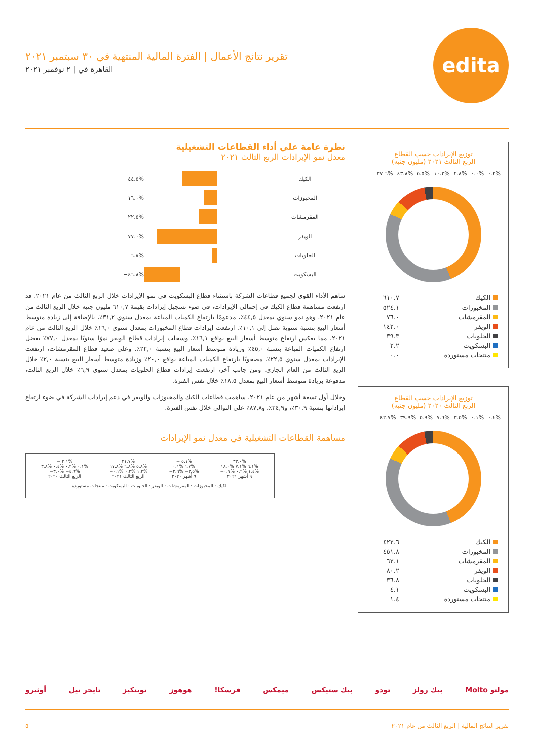edita
تقرير نتائج الأعمال | الفترة المالية المنتهية في ٣٠ سبتمبر ٢٠٢١
القاهرة في | ٢ نوفمبر ٢٠٢١
توزيع الإيرادات حسب القطاع
الربع الثالث ٢٠٢١ (مليون جنيه)
%٠.٢%٠.٠%٢.٨%١٠.٢%٥.٥%٤٣.٨%٣٧.٦
| الكيك | ٦١٠.٧ |
| المخبوزات | ٥٢٤.١ |
| المقرمشات | ٧٦.٠ |
| الويفر | ١٤٢.٠ |
| الحلويات | ٣٩.٣ |
| البسكويت | ٢.٢ |
| منتجات مستوردة | ٠.٠ |
توزيع الإيرادات حسب القطاع
الربع الثالث ٢٠٢٠ (مليون جنيه)
%٠.٤%٠.١%٣.٥%٧.٦%٥.٩%٣٩.٩%٤٢.٧
| الكيك | ٤٢٢.٦ |
| المخبوزات | ٤٥١.٨ |
| المقرمشات | ٦٢.١ |
| الويفر | ٨٠.٢ |
| الحلويات | ٣٦.٨ |
| البسكويت | ٤.١ |
| منتجات مستوردة | ١.٤ |
نظرة عامة على أداء القطاعات التشغيلية
معدل نمو الإيرادات الربع الثالث ٢٠٢١
الكيك %٤٤.٥
المخبوزات %١٦.٠
المقرمشات %٢٢.٥
الويفر %٧٧.٠
الحلويات %٦.٨
البسكويت %٤٦.٨−
ساهم الأداء القوي لجميع قطاعات الشركة باستثناء قطاع البسكويت في نمو الإيرادات خلال الربع الثالث من عام ٢٠٢١. قد ارتفعت مساهمة قطاع الكيك في إجمالي الإيرادات، في ضوء تسجيل إيرادات بقيمة ٦١٠,٧ مليون جنيه خلال الربع الثالث من عام ٢٠٢١، وهو نمو سنوي بمعدل ٤٤,٥٪، مدعومًا بارتفاع الكميات المباعة بمعدل سنوي ٣١,٢٪، بالإضافة إلى زيادة متوسط أسعار البيع بنسبة سنوية تصل إلى ١٠,١٪. ارتفعت إيرادات قطاع المخبوزات بمعدل سنوي ١٦,٠٪ خلال الربع الثالث من عام ٢٠٢١، مما يعكس ارتفاع متوسط أسعار البيع بواقع ١٦,١٪. وسجلت إيرادات قطاع الويفر نموًا سنويًا بمعدل ٧٧,٠٪ بفضل ارتفاع الكميات المباعة بنسبة ٤٥,٠٪ وزيادة متوسط أسعار البيع بنسبة ٢٢,٠٪. وعلى صعيد قطاع المقرمشات، ارتفعت الإيرادات بمعدل سنوي ٢٢,٥٪، مصحوبًا بارتفاع الكميات المباعة بواقع ٢٠,٠٪ وزيادة متوسط أسعار البيع بنسبة ٢,٠٪ خلال الربع الثالث من العام الجاري. ومن جانب آخر، ارتفعت إيرادات قطاع الحلويات بمعدل سنوي ٦,٩٪ خلال الربع الثالث، مدفوعة بزيادة متوسط أسعار البيع بمعدل ١٨,٥٪ خلال نفس الفترة.
وخلال أول تسعة أشهر من عام ٢٠٢١، ساهمت قطاعات الكيك والمخبوزات والويفر في دعم إيرادات الشركة في ضوء ارتفاع إيراداتها بنسبة ٣٠,٩٪، و٣٤,٩٪، و٨٧,٨٪ على التوالي خلال نفس الفترة.
مساهمة القطاعات التشغيلية في معدل نمو الإيرادات
%٣٣.٠
%٦.١ %٧.١ %١٨.٠
%١.٤ %٠.٢ %٠.١−
٩ أشهر ٢٠٢١
%٥.١ −
%١.٧ %٠.١
%٣.٥− %٢.٦−
٩ أشهر ٢٠٢٠
%٣١.٧
%٥.٨ %٦.٨ %١٧.٨
%١.٣ %٠.٢ %٠.١−
الربع الثالث ٢٠٢١
%٣.١ −
%٠.١ %٠.٢ %٠.٤ %٣.٨
%٤.٦− %٣.٠−
الربع الثالث ٢٠٢٠
الكيك · المخبوزات · المقرمشات · الويفر · الحلويات · البسكويت · منتجات مستوردة
مولتو Molto بيك رولز تودو بيك ستيكس ميمكس فرسكا! هوهوز توينكيز تايجر تيل أوثيرو
تقرير النتائج المالية | الربع الثالث من عام ٢٠٢١ ٥